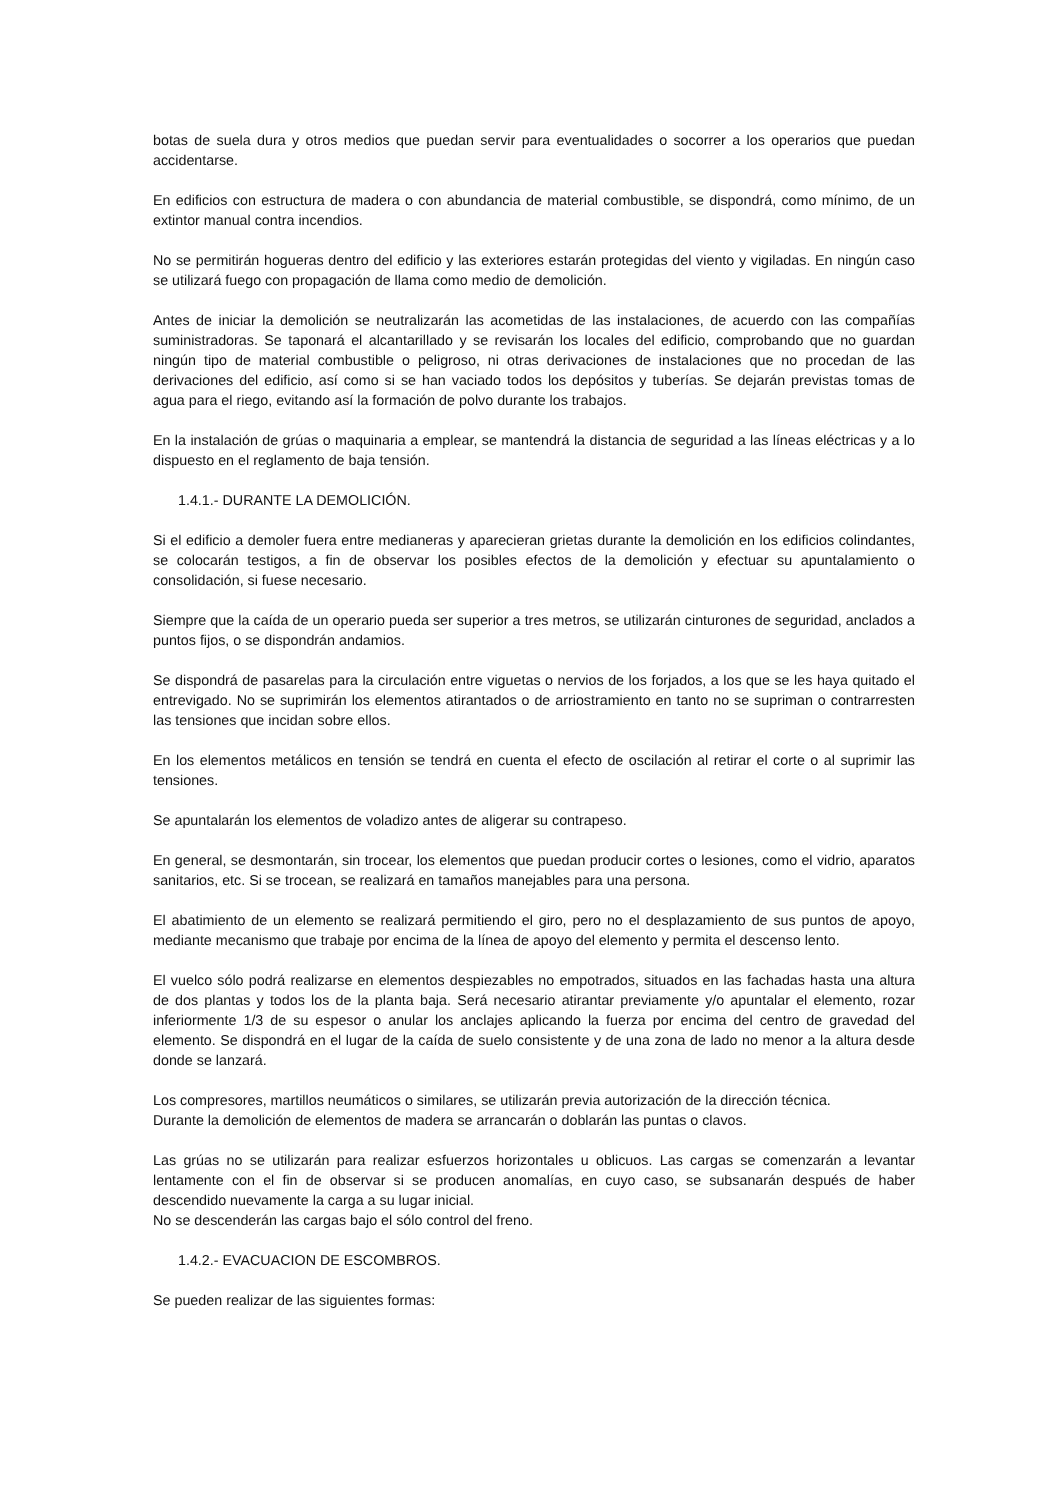botas de suela dura y otros medios que puedan servir para eventualidades o socorrer a los operarios que puedan accidentarse.
En edificios con estructura de madera o con abundancia de material combustible, se dispondrá, como mínimo, de un extintor manual contra incendios.
No se permitirán hogueras dentro del edificio y las exteriores estarán protegidas del viento y vigiladas. En ningún caso se utilizará fuego con propagación de llama como medio de demolición.
Antes de iniciar la demolición se neutralizarán las acometidas de las instalaciones, de acuerdo con las compañías suministradoras. Se taponará el alcantarillado y se revisarán los locales del edificio, comprobando que no guardan ningún tipo de material combustible o peligroso, ni otras derivaciones de instalaciones que no procedan de las derivaciones del edificio, así como si se han vaciado todos los depósitos y tuberías. Se dejarán previstas tomas de agua para el riego, evitando así la formación de polvo durante los trabajos.
En la instalación de grúas o maquinaria a emplear, se mantendrá la distancia de seguridad a las líneas eléctricas y a lo dispuesto en el reglamento de baja tensión.
1.4.1.- DURANTE LA DEMOLICIÓN.
Si el edificio a demoler fuera entre medianeras y aparecieran grietas durante la demolición en los edificios colindantes, se colocarán testigos, a fin de observar los posibles efectos de la demolición y efectuar su apuntalamiento o consolidación, si fuese necesario.
Siempre que la caída de un operario pueda ser superior a tres metros, se utilizarán cinturones de seguridad, anclados a puntos fijos, o se dispondrán andamios.
Se dispondrá de pasarelas para la circulación entre viguetas o nervios de los forjados, a los que se les haya quitado el entrevigado. No se suprimirán los elementos atirantados o de arriostramiento en tanto no se supriman o contrarresten las tensiones que incidan sobre ellos.
En los elementos metálicos en tensión se tendrá en cuenta el efecto de oscilación al retirar el corte o al suprimir las tensiones.
Se apuntalarán los elementos de voladizo antes de aligerar su contrapeso.
En general, se desmontarán, sin trocear, los elementos que puedan producir cortes o lesiones, como el vidrio, aparatos sanitarios, etc. Si se trocean, se realizará en tamaños manejables para una persona.
El abatimiento de un elemento se realizará permitiendo el giro, pero no el desplazamiento de sus puntos de apoyo, mediante mecanismo que trabaje por encima de la línea de apoyo del elemento y permita el descenso lento.
El vuelco sólo podrá realizarse en elementos despiezables no empotrados, situados en las fachadas hasta una altura de dos plantas y todos los de la planta baja. Será necesario atirantar previamente y/o apuntalar el elemento, rozar inferiormente 1/3 de su espesor o anular los anclajes aplicando la fuerza por encima del centro de gravedad del elemento. Se dispondrá en el lugar de la caída de suelo consistente y de una zona de lado no menor a la altura desde donde se lanzará.
Los compresores, martillos neumáticos o similares, se utilizarán previa autorización de la dirección técnica.
Durante la demolición de elementos de madera se arrancarán o doblarán las puntas o clavos.
Las grúas no se utilizarán para realizar esfuerzos horizontales u oblicuos. Las cargas se comenzarán a levantar lentamente con el fin de observar si se producen anomalías, en cuyo caso, se subsanarán después de haber descendido nuevamente la carga a su lugar inicial.
No se descenderán las cargas bajo el sólo control del freno.
1.4.2.- EVACUACION DE ESCOMBROS.
Se pueden realizar de las siguientes formas: